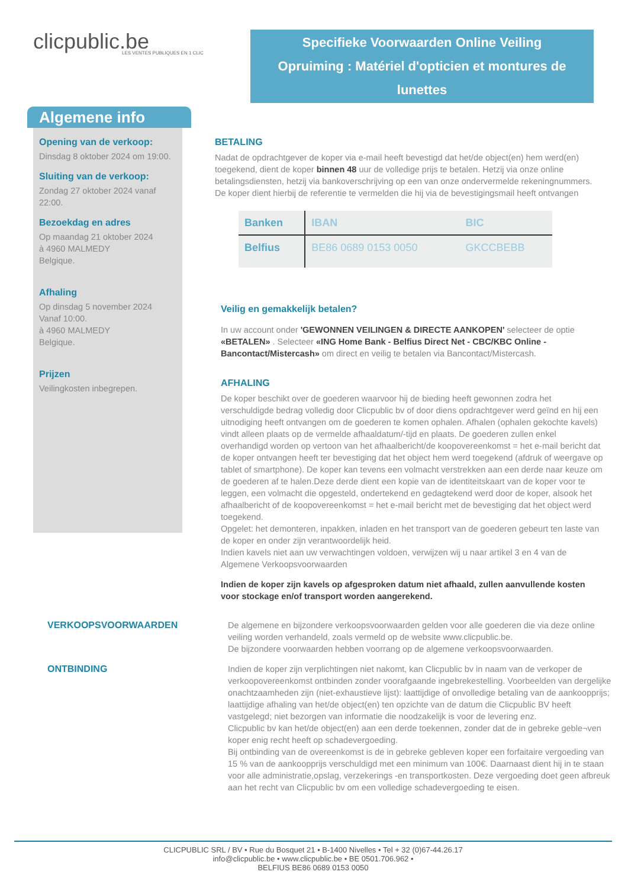clicpublic.be
LES VENTES PUBLIQUES EN 1 CLIC
Specifieke Voorwaarden Online Veiling
Opruiming : Matériel d'opticien et montures de lunettes
Algemene info
Opening van de verkoop:
Dinsdag 8 oktober 2024 om 19:00.
Sluiting van de verkoop:
Zondag 27 oktober 2024 vanaf 22:00.
Bezoekdag en adres
Op maandag 21 oktober 2024
à 4960 MALMEDY
Belgique.
Afhaling
Op dinsdag 5 november 2024
Vanaf 10:00.
à 4960 MALMEDY
Belgique.
Prijzen
Veilingkosten inbegrepen.
BETALING
Nadat de opdrachtgever de koper via e-mail heeft bevestigd dat het/de object(en) hem werd(en) toegekend, dient de koper binnen 48 uur de volledige prijs te betalen. Hetzij via onze online betalingsdiensten, hetzij via bankoverschrijving op een van onze ondervermelde rekeningnummers. De koper dient hierbij de referentie te vermelden die hij via de bevestigingsmail heeft ontvangen
| Banken | IBAN | BIC |
| --- | --- | --- |
| Belfius | BE86 0689 0153 0050 | GKCCBEBB |
Veilig en gemakkelijk betalen?
In uw account onder 'GEWONNEN VEILINGEN & DIRECTE AANKOPEN' selecteer de optie «BETALEN» . Selecteer «ING Home Bank - Belfius Direct Net - CBC/KBC Online - Bancontact/Mistercash» om direct en veilig te betalen via Bancontact/Mistercash.
AFHALING
De koper beschikt over de goederen waarvoor hij de bieding heeft gewonnen zodra het verschuldigde bedrag volledig door Clicpublic bv of door diens opdrachtgever werd geïnd en hij een uitnodiging heeft ontvangen om de goederen te komen ophalen. Afhalen (ophalen gekochte kavels) vindt alleen plaats op de vermelde afhaaldatum/-tijd en plaats. De goederen zullen enkel overhandigd worden op vertoon van het afhaalbericht/de koopovereenkomst = het e-mail bericht dat de koper ontvangen heeft ter bevestiging dat het object hem werd toegekend (afdruk of weergave op tablet of smartphone). De koper kan tevens een volmacht verstrekken aan een derde naar keuze om de goederen af te halen.Deze derde dient een kopie van de identiteitskaart van de koper voor te leggen, een volmacht die opgesteld, ondertekend en gedagtekend werd door de koper, alsook het afhaalbericht of de koopovereenkomst = het e-mail bericht met de bevestiging dat het object werd toegekend.
Opgelet: het demonteren, inpakken, inladen en het transport van de goederen gebeurt ten laste van de koper en onder zijn verantwoordelijk heid.
Indien kavels niet aan uw verwachtingen voldoen, verwijzen wij u naar artikel 3 en 4 van de Algemene Verkoopsvoorwaarden
Indien de koper zijn kavels op afgesproken datum niet afhaald, zullen aanvullende kosten voor stockage en/of transport worden aangerekend.
VERKOOPSVOORWAARDEN De algemene en bijzondere verkoopsvoorwaarden gelden voor alle goederen die via deze online veiling worden verhandeld, zoals vermeld op de website www.clicpublic.be.
De bijzondere voorwaarden hebben voorrang op de algemene verkoopsvoorwaarden.
ONTBINDING Indien de koper zijn verplichtingen niet nakomt, kan Clicpublic bv in naam van de verkoper de verkoopovereenkomst ontbinden zonder voorafgaande ingebrekestelling. Voorbeelden van dergelijke onachtzaamheden zijn (niet-exhaustieve lijst): laattijdige of onvolledige betaling van de aankoopprijs; laattijdige afhaling van het/de object(en) ten opzichte van de datum die Clicpublic BV heeft vastgelegd; niet bezorgen van informatie die noodzakelijk is voor de levering enz.
Clicpublic bv kan het/de object(en) aan een derde toekennen, zonder dat de in gebreke geble¬ven koper enig recht heeft op schadevergoeding.
Bij ontbinding van de overeenkomst is de in gebreke gebleven koper een forfaitaire vergoeding van 15 % van de aankoopprijs verschuldigd met een minimum van 100€. Daarnaast dient hij in te staan voor alle administratie,opslag, verzekerings -en transportkosten. Deze vergoeding doet geen afbreuk aan het recht van Clicpublic bv om een volledige schadevergoeding te eisen.
CLICPUBLIC SRL / BV • Rue du Bosquet 21 • B-1400 Nivelles • Tel + 32 (0)67-44.26.17
info@clicpublic.be • www.clicpublic.be • BE 0501.706.962 •
BELFIUS BE86 0689 0153 0050